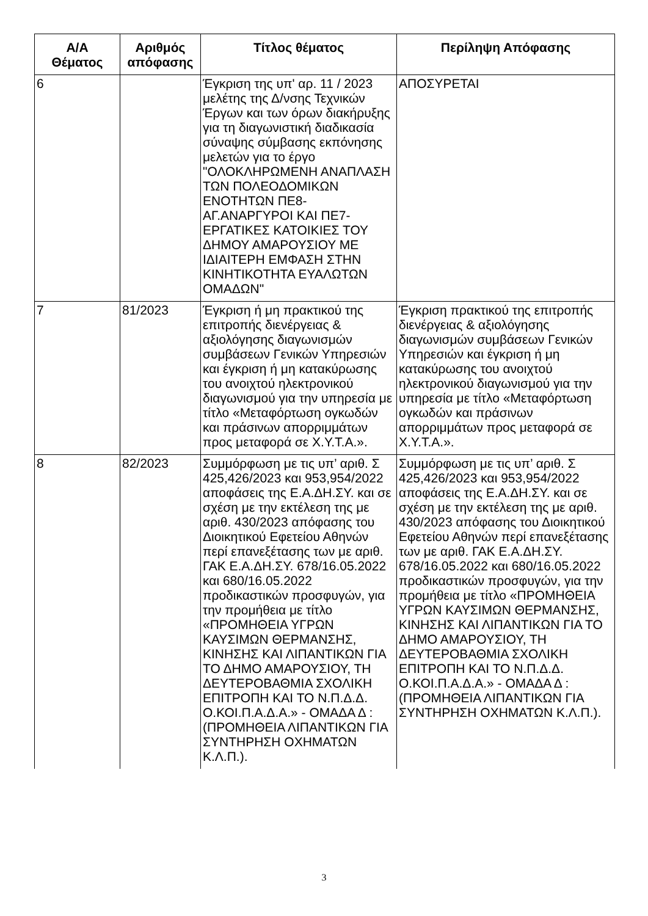| Α/Α Θέματος | Αριθμός απόφασης | Τίτλος θέματος | Περίληψη Απόφασης |
| --- | --- | --- | --- |
| 6 | | Έγκριση της υπ' αρ. 11 / 2023 μελέτης της Δ/νσης Τεχνικών Έργων και των όρων διακήρυξης για τη διαγωνιστική διαδικασία σύναψης σύμβασης εκπόνησης μελετών για το έργο "ΟΛΟΚΛΗΡΩΜΕΝΗ ΑΝΑΠΛΑΣΗ ΤΩΝ ΠΟΛΕΟΔΟΜΙΚΩΝ ΕΝΟΤΗΤΩΝ ΠΕ8-ΑΓ.ΑΝΑΡΓΥΡΟΙ ΚΑΙ ΠΕ7-ΕΡΓΑΤΙΚΕΣ ΚΑΤΟΙΚΙΕΣ ΤΟΥ ΔΗΜΟΥ ΑΜΑΡΟΥΣΙΟΥ ΜΕ ΙΔΙΑΙΤΕΡΗ ΕΜΦΑΣΗ ΣΤΗΝ ΚΙΝΗΤΙΚΟΤΗΤΑ ΕΥΑΛΩΤΩΝ ΟΜΑΔΩΝ" | ΑΠΟΣΥΡΕΤΑΙ |
| 7 | 81/2023 | Έγκριση ή μη πρακτικού της επιτροπής διενέργειας & αξιολόγησης διαγωνισμών συμβάσεων Γενικών Υπηρεσιών και έγκριση ή μη κατακύρωσης του ανοιχτού ηλεκτρονικού διαγωνισμού για την υπηρεσία με τίτλο «Μεταφόρτωση ογκωδών και πράσινων απορριμμάτων προς μεταφορά σε Χ.Υ.Τ.Α.». | Έγκριση πρακτικού της επιτροπής διενέργειας & αξιολόγησης διαγωνισμών συμβάσεων Γενικών Υπηρεσιών και έγκριση ή μη κατακύρωσης του ανοιχτού ηλεκτρονικού διαγωνισμού για την υπηρεσία με τίτλο «Μεταφόρτωση ογκωδών και πράσινων απορριμμάτων προς μεταφορά σε Χ.Υ.Τ.Α.». |
| 8 | 82/2023 | Συμμόρφωση με τις υπ’ αριθ. Σ 425,426/2023 και 953,954/2022 αποφάσεις της Ε.Α.ΔΗ.ΣΥ. και σε σχέση με την εκτέλεση της με αριθ. 430/2023 απόφασης του Διοικητικού Εφετείου Αθηνών περί επανεξέτασης των με αριθ. ΓΑΚ Ε.Α.ΔΗ.ΣΥ. 678/16.05.2022 και 680/16.05.2022 προδικαστικών προσφυγών, για την προμήθεια με τίτλο «ΠΡΟΜΗΘΕΙΑ ΥΓΡΩΝ ΚΑΥΣΙΜΩΝ ΘΕΡΜΑΝΣΗΣ, ΚΙΝΗΣΗΣ ΚΑΙ ΛΙΠΑΝΤΙΚΩΝ ΓΙΑ ΤΟ ΔΗΜΟ ΑΜΑΡΟΥΣΙΟΥ, ΤΗ ΔΕΥΤΕΡΟΒΑΘΜΙΑ ΣΧΟΛΙΚΗ ΕΠΙΤΡΟΠΗ ΚΑΙ ΤΟ Ν.Π.Δ.Δ. Ο.ΚΟΙ.Π.Α.Δ.Α.» - ΟΜΑΔΑ Δ : (ΠΡΟΜΗΘΕΙΑ ΛΙΠΑΝΤΙΚΩΝ ΓΙΑ ΣΥΝΤΗΡΗΣΗ ΟΧΗΜΑΤΩΝ Κ.Λ.Π.). | Συμμόρφωση με τις υπ’ αριθ. Σ 425,426/2023 και 953,954/2022 αποφάσεις της Ε.Α.ΔΗ.ΣΥ. και σε σχέση με την εκτέλεση της με αριθ. 430/2023 απόφασης του Διοικητικού Εφετείου Αθηνών περί επανεξέτασης των με αριθ. ΓΑΚ Ε.Α.ΔΗ.ΣΥ. 678/16.05.2022 και 680/16.05.2022 προδικαστικών προσφυγών, για την προμήθεια με τίτλο «ΠΡΟΜΗΘΕΙΑ ΥΓΡΩΝ ΚΑΥΣΙΜΩΝ ΘΕΡΜΑΝΣΗΣ, ΚΙΝΗΣΗΣ ΚΑΙ ΛΙΠΑΝΤΙΚΩΝ ΓΙΑ ΤΟ ΔΗΜΟ ΑΜΑΡΟΥΣΙΟΥ, ΤΗ ΔΕΥΤΕΡΟΒΑΘΜΙΑ ΣΧΟΛΙΚΗ ΕΠΙΤΡΟΠΗ ΚΑΙ ΤΟ Ν.Π.Δ.Δ. Ο.ΚΟΙ.Π.Α.Δ.Α.» - ΟΜΑΔΑ Δ : (ΠΡΟΜΗΘΕΙΑ ΛΙΠΑΝΤΙΚΩΝ ΓΙΑ ΣΥΝΤΗΡΗΣΗ ΟΧΗΜΑΤΩΝ Κ.Λ.Π.). |
3